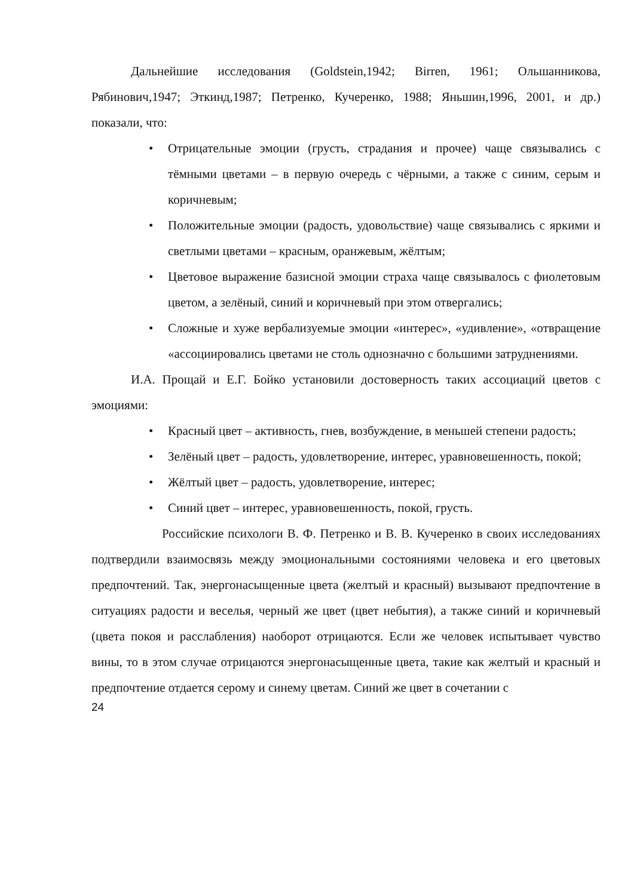Дальнейшие исследования (Goldstein,1942; Birren, 1961; Ольшанникова, Рябинович,1947; Эткинд,1987; Петренко, Кучеренко, 1988; Яньшин,1996, 2001, и др.) показали, что:
• Отрицательные эмоции (грусть, страдания и прочее) чаще связывались с тёмными цветами – в первую очередь с чёрными, а также с синим, серым и коричневым;
• Положительные эмоции (радость, удовольствие) чаще связывались с яркими и светлыми цветами – красным, оранжевым, жёлтым;
• Цветовое выражение базисной эмоции страха чаще связывалось с фиолетовым цветом, а зелёный, синий и коричневый при этом отвергались;
• Сложные и хуже вербализуемые эмоции «интерес», «удивление», «отвращение «ассоциировались цветами не столь однозначно с большими затруднениями.
И.А. Прощай и Е.Г. Бойко установили достоверность таких ассоциаций цветов с эмоциями:
• Красный цвет – активность, гнев, возбуждение, в меньшей степени радость;
• Зелёный цвет – радость, удовлетворение, интерес, уравновешенность, покой;
• Жёлтый цвет – радость, удовлетворение, интерес;
• Синий цвет – интерес, уравновешенность, покой, грусть.
Российские психологи В. Ф. Петренко и В. В. Кучеренко в своих исследованиях подтвердили взаимосвязь между эмоциональными состояниями человека и его цветовых предпочтений. Так, энергонасыщенные цвета (желтый и красный) вызывают предпочтение в ситуациях радости и веселья, черный же цвет (цвет небытия), а также синий и коричневый (цвета покоя и расслабления) наоборот отрицаются. Если же человек испытывает чувство вины, то в этом случае отрицаются энергонасыщенные цвета, такие как желтый и красный и предпочтение отдается серому и синему цветам. Синий же цвет в сочетании с
24